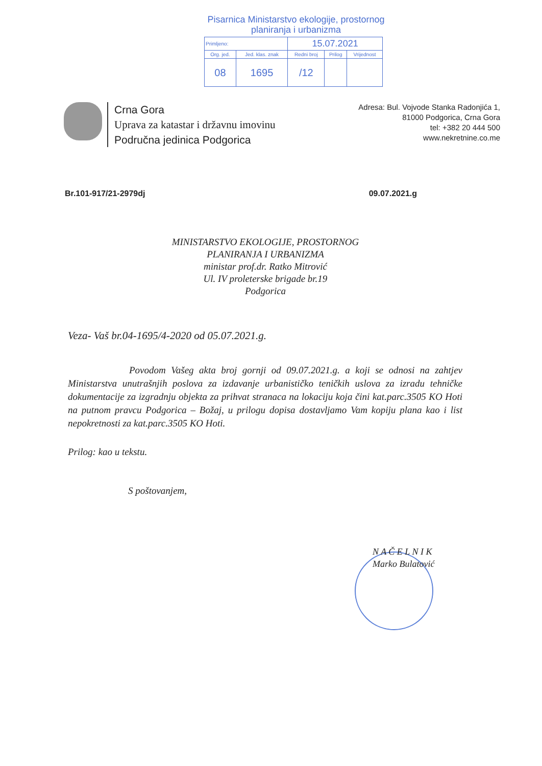Pisarnica Ministarstvo ekologije, prostornog
planiranja i urbanizma
| Primljeno: | | 15.07.2021 | | |
| Org. jed. | Jed. klas. znak | Redni broj | Prilog | Vrijednost |
| 08 | 1695 | /12 | | |
Crna Gora
Uprava za katastar i državnu imovinu
Područna jedinica Podgorica
Adresa: Bul. Vojvode Stanka Radonjića 1,
81000 Podgorica, Crna Gora
tel: +382 20 444 500
www.nekretnine.co.me
Br.101-917/21-2979dj 09.07.2021.g
MINISTARSTVO EKOLOGIJE, PROSTORNOG
PLANIRANJA I URBANIZMA
ministar prof.dr. Ratko Mitrović
Ul. IV proleterske brigade br.19
Podgorica
Veza- Vaš br.04-1695/4-2020 od 05.07.2021.g.
Povodom Vašeg akta broj gornji od 09.07.2021.g. a koji se odnosi na zahtjev Ministarstva unutrašnjih poslova za izdavanje urbanističko teničkih uslova za izradu tehničke dokumentacije za izgradnju objekta za prihvat stranaca na lokaciju koja čini kat.parc.3505 KO Hoti na putnom pravcu Podgorica – Božaj, u prilogu dopisa dostavljamo Vam kopiju plana kao i list nepokretnosti za kat.parc.3505 KO Hoti.
Prilog: kao u tekstu.
S poštovanjem,
N A Č E L N I K
Marko Bulatović